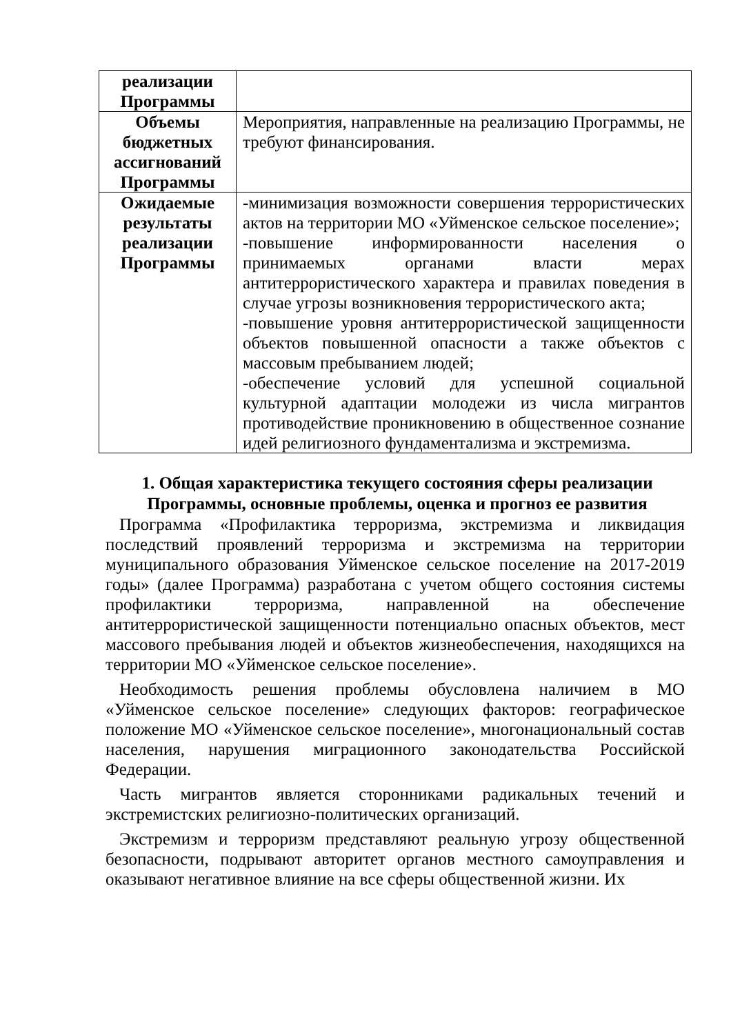| реализации Программы | |
| Объемы бюджетных ассигнований Программы | Мероприятия, направленные на реализацию Программы, не требуют финансирования. |
| Ожидаемые результаты реализации Программы | -минимизация возможности совершения террористических актов на территории МО «Уйменское сельское поселение»; -повышение информированности населения о принимаемых органами власти мерах антитеррористического характера и правилах поведения в случае угрозы возникновения террористического акта; -повышение уровня антитеррористической защищенности объектов повышенной опасности а также объектов с массовым пребыванием людей; -обеспечение условий для успешной социальной культурной адаптации молодежи из числа мигрантов противодействие проникновению в общественное сознание идей религиозного фундаментализма и экстремизма. |
1. Общая характеристика текущего состояния сферы реализации Программы, основные проблемы, оценка и прогноз ее развития
Программа «Профилактика терроризма, экстремизма и ликвидация последствий проявлений терроризма и экстремизма на территории муниципального образования Уйменское сельское поселение на 2017-2019 годы» (далее Программа) разработана с учетом общего состояния системы профилактики терроризма, направленной на обеспечение антитеррористической защищенности потенциально опасных объектов, мест массового пребывания людей и объектов жизнеобеспечения, находящихся на территории МО «Уйменское сельское поселение».
Необходимость решения проблемы обусловлена наличием в МО «Уйменское сельское поселение» следующих факторов: географическое положение МО «Уйменское сельское поселение», многонациональный состав населения, нарушения миграционного законодательства Российской Федерации.
Часть мигрантов является сторонниками радикальных течений и экстремистских религиозно-политических организаций.
Экстремизм и терроризм представляют реальную угрозу общественной безопасности, подрывают авторитет органов местного самоуправления и оказывают негативное влияние на все сферы общественной жизни. Их